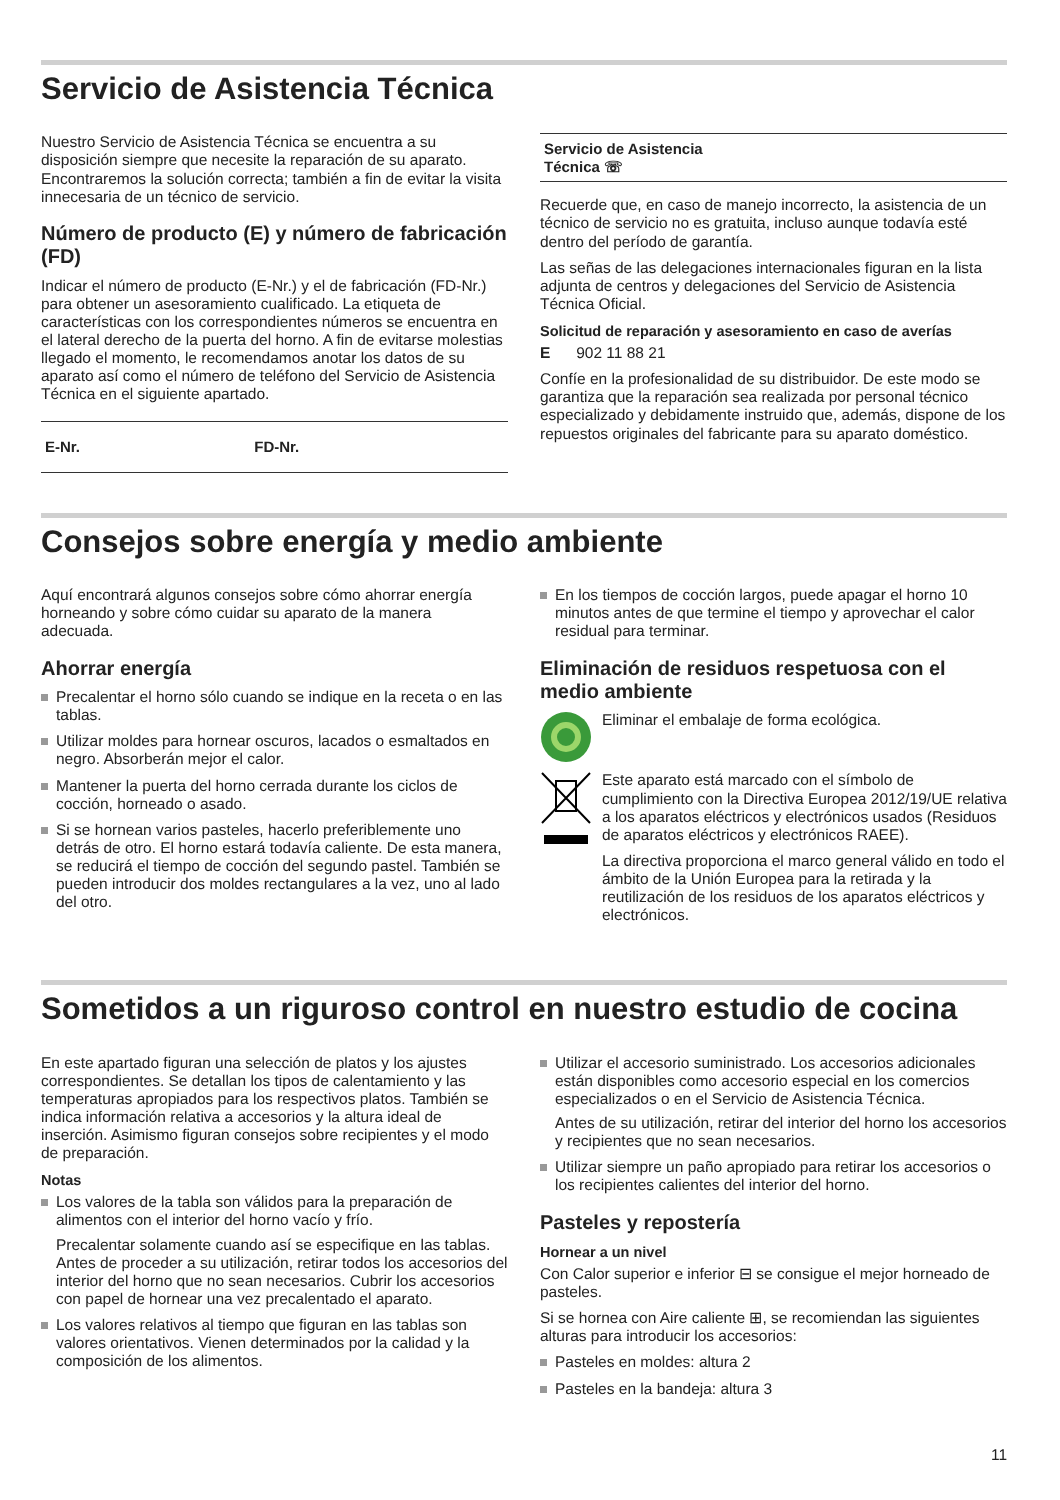Servicio de Asistencia Técnica
Nuestro Servicio de Asistencia Técnica se encuentra a su disposición siempre que necesite la reparación de su aparato. Encontraremos la solución correcta; también a fin de evitar la visita innecesaria de un técnico de servicio.
Número de producto (E) y número de fabricación (FD)
Indicar el número de producto (E-Nr.) y el de fabricación (FD-Nr.) para obtener un asesoramiento cualificado. La etiqueta de características con los correspondientes números se encuentra en el lateral derecho de la puerta del horno. A fin de evitarse molestias llegado el momento, le recomendamos anotar los datos de su aparato así como el número de teléfono del Servicio de Asistencia Técnica en el siguiente apartado.
| E-Nr. | FD-Nr. |
| --- | --- |
| Servicio de Asistencia Técnica ☏ |
| --- |
Recuerde que, en caso de manejo incorrecto, la asistencia de un técnico de servicio no es gratuita, incluso aunque todavía esté dentro del período de garantía.
Las señas de las delegaciones internacionales figuran en la lista adjunta de centros y delegaciones del Servicio de Asistencia Técnica Oficial.
Solicitud de reparación y asesoramiento en caso de averías
E 902 11 88 21
Confíe en la profesionalidad de su distribuidor. De este modo se garantiza que la reparación sea realizada por personal técnico especializado y debidamente instruido que, además, dispone de los repuestos originales del fabricante para su aparato doméstico.
Consejos sobre energía y medio ambiente
Aquí encontrará algunos consejos sobre cómo ahorrar energía horneando y sobre cómo cuidar su aparato de la manera adecuada.
Ahorrar energía
Precalentar el horno sólo cuando se indique en la receta o en las tablas.
Utilizar moldes para hornear oscuros, lacados o esmaltados en negro. Absorberán mejor el calor.
Mantener la puerta del horno cerrada durante los ciclos de cocción, horneado o asado.
Si se hornean varios pasteles, hacerlo preferiblemente uno detrás de otro. El horno estará todavía caliente. De esta manera, se reducirá el tiempo de cocción del segundo pastel. También se pueden introducir dos moldes rectangulares a la vez, uno al lado del otro.
En los tiempos de cocción largos, puede apagar el horno 10 minutos antes de que termine el tiempo y aprovechar el calor residual para terminar.
Eliminación de residuos respetuosa con el medio ambiente
Eliminar el embalaje de forma ecológica.
Este aparato está marcado con el símbolo de cumplimiento con la Directiva Europea 2012/19/UE relativa a los aparatos eléctricos y electrónicos usados (Residuos de aparatos eléctricos y electrónicos RAEE).
La directiva proporciona el marco general válido en todo el ámbito de la Unión Europea para la retirada y la reutilización de los residuos de los aparatos eléctricos y electrónicos.
Sometidos a un riguroso control en nuestro estudio de cocina
En este apartado figuran una selección de platos y los ajustes correspondientes. Se detallan los tipos de calentamiento y las temperaturas apropiados para los respectivos platos. También se indica información relativa a accesorios y la altura ideal de inserción. Asimismo figuran consejos sobre recipientes y el modo de preparación.
Notas
Los valores de la tabla son válidos para la preparación de alimentos con el interior del horno vacío y frío.
Precalentar solamente cuando así se especifique en las tablas. Antes de proceder a su utilización, retirar todos los accesorios del interior del horno que no sean necesarios. Cubrir los accesorios con papel de hornear una vez precalentado el aparato.
Los valores relativos al tiempo que figuran en las tablas son valores orientativos. Vienen determinados por la calidad y la composición de los alimentos.
Utilizar el accesorio suministrado. Los accesorios adicionales están disponibles como accesorio especial en los comercios especializados o en el Servicio de Asistencia Técnica.
Antes de su utilización, retirar del interior del horno los accesorios y recipientes que no sean necesarios.
Utilizar siempre un paño apropiado para retirar los accesorios o los recipientes calientes del interior del horno.
Pasteles y repostería
Hornear a un nivel
Con Calor superior e inferior ⊟ se consigue el mejor horneado de pasteles.
Si se hornea con Aire caliente ⊞, se recomiendan las siguientes alturas para introducir los accesorios:
Pasteles en moldes: altura 2
Pasteles en la bandeja: altura 3
11